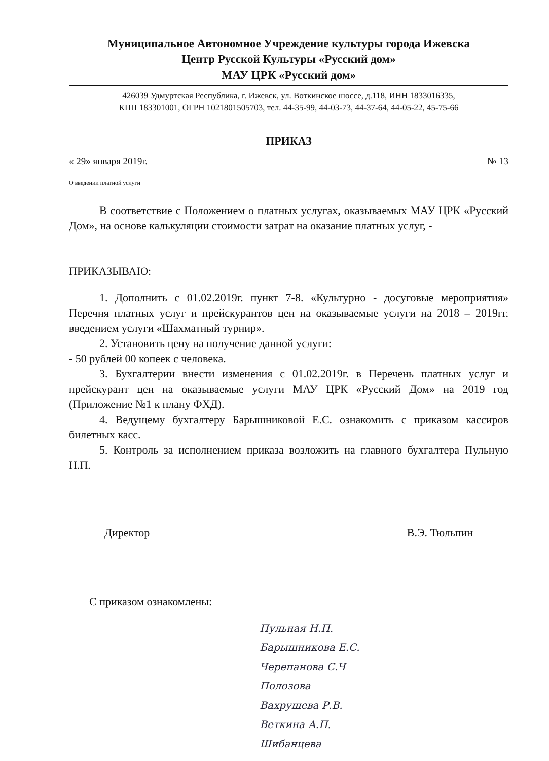Муниципальное Автономное Учреждение культуры города Ижевска
Центр Русской Культуры «Русский дом»
МАУ ЦРК «Русский дом»
426039 Удмуртская Республика, г. Ижевск, ул. Воткинское шоссе, д.118, ИНН 1833016335,
КПП 183301001, ОГРН 1021801505703, тел. 44-35-99, 44-03-73, 44-37-64, 44-05-22, 45-75-66
ПРИКАЗ
« 29» января 2019г. № 13
О введении платной услуги
В соответствие с Положением о платных услугах, оказываемых МАУ ЦРК «Русский Дом», на основе калькуляции стоимости затрат на оказание платных услуг, -
ПРИКАЗЫВАЮ:
1. Дополнить с 01.02.2019г. пункт 7-8. «Культурно - досуговые мероприятия» Перечня платных услуг и прейскурантов цен на оказываемые услуги на 2018 – 2019гг. введением услуги «Шахматный турнир».
2. Установить цену на получение данной услуги:
- 50 рублей 00 копеек с человека.
3. Бухгалтерии внести изменения с 01.02.2019г. в Перечень платных услуг и прейскурант цен на оказываемые услуги МАУ ЦРК «Русский Дом» на 2019 год (Приложение №1 к плану ФХД).
4. Ведущему бухгалтеру Барышниковой Е.С. ознакомить с приказом кассиров билетных касс.
5. Контроль за исполнением приказа возложить на главного бухгалтера Пульную Н.П.
Директор В.Э. Тюльпин
С приказом ознакомлены:
Пульная Н.П.
Барышникова Е.С.
Черепанова С.Ч
Полозова
Вахрушева Р.В.
Веткина А.П.
Шибанцева